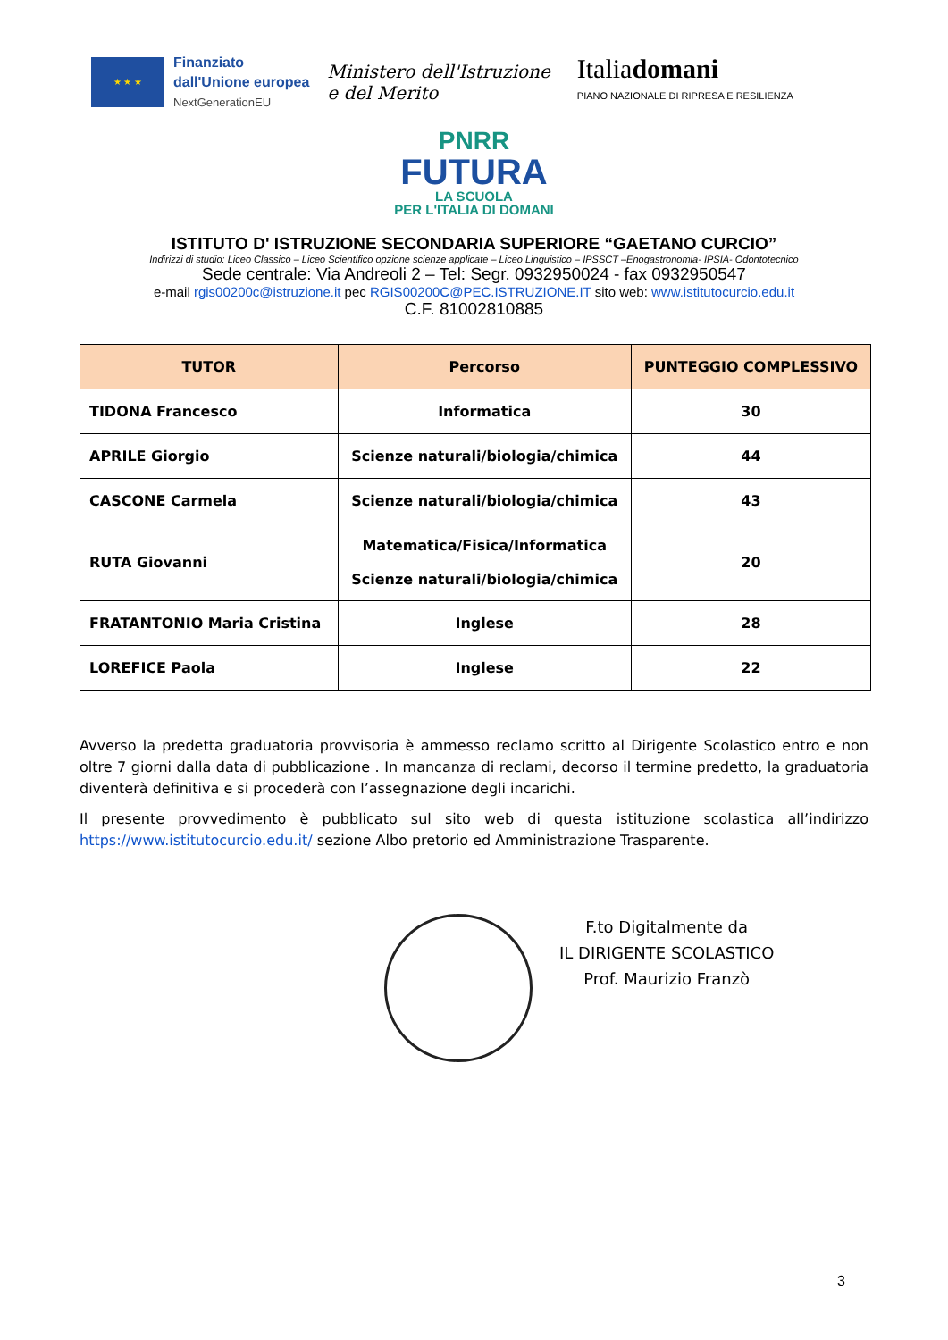★ ★ ★
Finanziato
dall'Unione europea
NextGenerationEU
Ministero dell'Istruzione
e del Merito
Italiadomani
PIANO NAZIONALE DI RIPRESA E RESILIENZA
PNRR
FUTURA
LA SCUOLA
PER L'ITALIA DI DOMANI
ISTITUTO D' ISTRUZIONE SECONDARIA SUPERIORE “GAETANO CURCIO”
Indirizzi di studio: Liceo Classico – Liceo Scientifico opzione scienze applicate – Liceo Linguistico – IPSSCT –Enogastronomia- IPSIA- Odontotecnico
Sede centrale: Via Andreoli 2 – Tel: Segr. 0932950024 - fax 0932950547
e-mail rgis00200c@istruzione.it pec RGIS00200C@PEC.ISTRUZIONE.IT sito web: www.istitutocurcio.edu.it
C.F. 81002810885
| TUTOR | Percorso | PUNTEGGIO COMPLESSIVO |
| --- | --- | --- |
| TIDONA Francesco | Informatica | 30 |
| APRILE Giorgio | Scienze naturali/biologia/chimica | 44 |
| CASCONE Carmela | Scienze naturali/biologia/chimica | 43 |
| RUTA Giovanni | Matematica/Fisica/Informatica Scienze naturali/biologia/chimica | 20 |
| FRATANTONIO Maria Cristina | Inglese | 28 |
| LOREFICE Paola | Inglese | 22 |
Avverso la predetta graduatoria provvisoria è ammesso reclamo scritto al Dirigente Scolastico entro e non oltre 7 giorni dalla data di pubblicazione . In mancanza di reclami, decorso il termine predetto, la graduatoria diventerà definitiva e si procederà con l’assegnazione degli incarichi.
Il presente provvedimento è pubblicato sul sito web di questa istituzione scolastica all’indirizzo https://www.istitutocurcio.edu.it/ sezione Albo pretorio ed Amministrazione Trasparente.
F.to Digitalmente da
IL DIRIGENTE SCOLASTICO
Prof. Maurizio Franzò
3